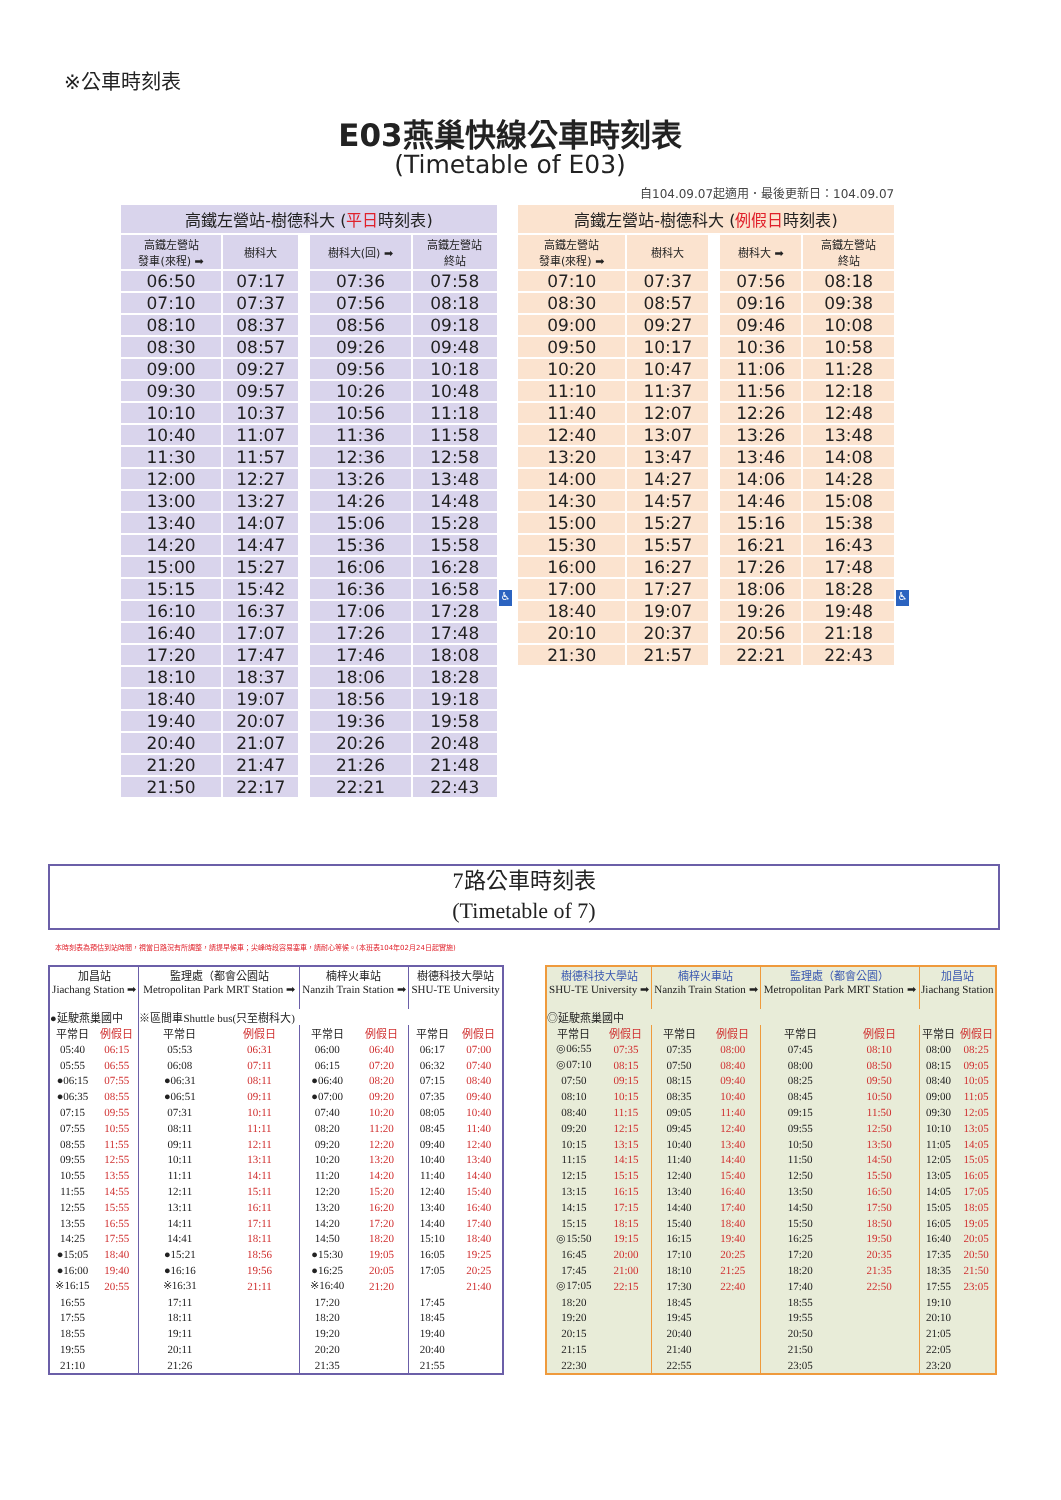※公車時刻表
E03燕巢快線公車時刻表
(Timetable of E03)
自104.09.07起適用．最後更新日：104.09.07
| 高鐵左營站-樹德科大 ( 平日 時刻表) | | | | |
| --- | --- | --- | --- | --- |
| 高鐵左營站 發車(來程) ➡ | 樹科大 | | 樹科大(回) ➡ | 高鐵左營站 終站 |
| 06:50 | 07:17 | | 07:36 | 07:58 |
| 07:10 | 07:37 | | 07:56 | 08:18 |
| 08:10 | 08:37 | | 08:56 | 09:18 |
| 08:30 | 08:57 | | 09:26 | 09:48 |
| 09:00 | 09:27 | | 09:56 | 10:18 |
| 09:30 | 09:57 | | 10:26 | 10:48 |
| 10:10 | 10:37 | | 10:56 | 11:18 |
| 10:40 | 11:07 | | 11:36 | 11:58 |
| 11:30 | 11:57 | | 12:36 | 12:58 |
| 12:00 | 12:27 | | 13:26 | 13:48 |
| 13:00 | 13:27 | | 14:26 | 14:48 |
| 13:40 | 14:07 | | 15:06 | 15:28 |
| 14:20 | 14:47 | | 15:36 | 15:58 |
| 15:00 | 15:27 | | 16:06 | 16:28 |
| 15:15 | 15:42 | | 16:36 | 16:58 |
| 16:10 | 16:37 | | 17:06 | 17:28 |
| 16:40 | 17:07 | | 17:26 | 17:48 |
| 17:20 | 17:47 | | 17:46 | 18:08 |
| 18:10 | 18:37 | | 18:06 | 18:28 |
| 18:40 | 19:07 | | 18:56 | 19:18 |
| 19:40 | 20:07 | | 19:36 | 19:58 |
| 20:40 | 21:07 | | 20:26 | 20:48 |
| 21:20 | 21:47 | | 21:26 | 21:48 |
| 21:50 | 22:17 | | 22:21 | 22:43 |
♿
| 高鐵左營站-樹德科大 ( 例假日 時刻表) | | | | |
| --- | --- | --- | --- | --- |
| 高鐵左營站 發車(來程) ➡ | 樹科大 | | 樹科大 ➡ | 高鐵左營站 終站 |
| 07:10 | 07:37 | | 07:56 | 08:18 |
| 08:30 | 08:57 | | 09:16 | 09:38 |
| 09:00 | 09:27 | | 09:46 | 10:08 |
| 09:50 | 10:17 | | 10:36 | 10:58 |
| 10:20 | 10:47 | | 11:06 | 11:28 |
| 11:10 | 11:37 | | 11:56 | 12:18 |
| 11:40 | 12:07 | | 12:26 | 12:48 |
| 12:40 | 13:07 | | 13:26 | 13:48 |
| 13:20 | 13:47 | | 13:46 | 14:08 |
| 14:00 | 14:27 | | 14:06 | 14:28 |
| 14:30 | 14:57 | | 14:46 | 15:08 |
| 15:00 | 15:27 | | 15:16 | 15:38 |
| 15:30 | 15:57 | | 16:21 | 16:43 |
| 16:00 | 16:27 | | 17:26 | 17:48 |
| 17:00 | 17:27 | | 18:06 | 18:28 |
| 18:40 | 19:07 | | 19:26 | 19:48 |
| 20:10 | 20:37 | | 20:56 | 21:18 |
| 21:30 | 21:57 | | 22:21 | 22:43 |
♿
7路公車時刻表
(Timetable of 7)
本時刻表為預估到站時間，視當日路況有所調整，請提早候車；尖峰時段容易塞車，請耐心等候。(本班表104年02月24日起實施)
| 加昌站 Jiachang Station ➡ | | 監理處（都會公園站 Metropolitan Park MRT Station ➡ | | 楠梓火車站 Nanzih Train Station ➡ | | 樹德科技大學站 SHU-TE University | |
| --- | --- | --- | --- | --- | --- | --- | --- |
| ●延駛燕巢國中 | | ※區間車Shuttle bus(只至樹科大) | | | | | |
| 平常日 | 例假日 | 平常日 | 例假日 | 平常日 | 例假日 | 平常日 | 例假日 |
| 05:40 | 06:15 | 05:53 | 06:31 | 06:00 | 06:40 | 06:17 | 07:00 |
| 05:55 | 06:55 | 06:08 | 07:11 | 06:15 | 07:20 | 06:32 | 07:40 |
| ●06:15 | 07:55 | ●06:31 | 08:11 | ●06:40 | 08:20 | 07:15 | 08:40 |
| ●06:35 | 08:55 | ●06:51 | 09:11 | ●07:00 | 09:20 | 07:35 | 09:40 |
| 07:15 | 09:55 | 07:31 | 10:11 | 07:40 | 10:20 | 08:05 | 10:40 |
| 07:55 | 10:55 | 08:11 | 11:11 | 08:20 | 11:20 | 08:45 | 11:40 |
| 08:55 | 11:55 | 09:11 | 12:11 | 09:20 | 12:20 | 09:40 | 12:40 |
| 09:55 | 12:55 | 10:11 | 13:11 | 10:20 | 13:20 | 10:40 | 13:40 |
| 10:55 | 13:55 | 11:11 | 14:11 | 11:20 | 14:20 | 11:40 | 14:40 |
| 11:55 | 14:55 | 12:11 | 15:11 | 12:20 | 15:20 | 12:40 | 15:40 |
| 12:55 | 15:55 | 13:11 | 16:11 | 13:20 | 16:20 | 13:40 | 16:40 |
| 13:55 | 16:55 | 14:11 | 17:11 | 14:20 | 17:20 | 14:40 | 17:40 |
| 14:25 | 17:55 | 14:41 | 18:11 | 14:50 | 18:20 | 15:10 | 18:40 |
| ●15:05 | 18:40 | ●15:21 | 18:56 | ●15:30 | 19:05 | 16:05 | 19:25 |
| ●16:00 | 19:40 | ●16:16 | 19:56 | ●16:25 | 20:05 | 17:05 | 20:25 |
| ※16:15 | 20:55 | ※16:31 | 21:11 | ※16:40 | 21:20 | | 21:40 |
| 16:55 | | 17:11 | | 17:20 | | 17:45 | |
| 17:55 | | 18:11 | | 18:20 | | 18:45 | |
| 18:55 | | 19:11 | | 19:20 | | 19:40 | |
| 19:55 | | 20:11 | | 20:20 | | 20:40 | |
| 21:10 | | 21:26 | | 21:35 | | 21:55 | |
| 樹德科技大學站 SHU-TE University ➡ | | 楠梓火車站 Nanzih Train Station ➡ | | 監理處（都會公園） Metropolitan Park MRT Station ➡ | | 加昌站 Jiachang Station | |
| --- | --- | --- | --- | --- | --- | --- | --- |
| ◎延駛燕巢國中 | | | | | | | |
| 平常日 | 例假日 | 平常日 | 例假日 | 平常日 | 例假日 | 平常日 | 例假日 |
| ◎06:55 | 07:35 | 07:35 | 08:00 | 07:45 | 08:10 | 08:00 | 08:25 |
| ◎07:10 | 08:15 | 07:50 | 08:40 | 08:00 | 08:50 | 08:15 | 09:05 |
| 07:50 | 09:15 | 08:15 | 09:40 | 08:25 | 09:50 | 08:40 | 10:05 |
| 08:10 | 10:15 | 08:35 | 10:40 | 08:45 | 10:50 | 09:00 | 11:05 |
| 08:40 | 11:15 | 09:05 | 11:40 | 09:15 | 11:50 | 09:30 | 12:05 |
| 09:20 | 12:15 | 09:45 | 12:40 | 09:55 | 12:50 | 10:10 | 13:05 |
| 10:15 | 13:15 | 10:40 | 13:40 | 10:50 | 13:50 | 11:05 | 14:05 |
| 11:15 | 14:15 | 11:40 | 14:40 | 11:50 | 14:50 | 12:05 | 15:05 |
| 12:15 | 15:15 | 12:40 | 15:40 | 12:50 | 15:50 | 13:05 | 16:05 |
| 13:15 | 16:15 | 13:40 | 16:40 | 13:50 | 16:50 | 14:05 | 17:05 |
| 14:15 | 17:15 | 14:40 | 17:40 | 14:50 | 17:50 | 15:05 | 18:05 |
| 15:15 | 18:15 | 15:40 | 18:40 | 15:50 | 18:50 | 16:05 | 19:05 |
| ◎15:50 | 19:15 | 16:15 | 19:40 | 16:25 | 19:50 | 16:40 | 20:05 |
| 16:45 | 20:00 | 17:10 | 20:25 | 17:20 | 20:35 | 17:35 | 20:50 |
| 17:45 | 21:00 | 18:10 | 21:25 | 18:20 | 21:35 | 18:35 | 21:50 |
| ◎17:05 | 22:15 | 17:30 | 22:40 | 17:40 | 22:50 | 17:55 | 23:05 |
| 18:20 | | 18:45 | | 18:55 | | 19:10 | |
| 19:20 | | 19:45 | | 19:55 | | 20:10 | |
| 20:15 | | 20:40 | | 20:50 | | 21:05 | |
| 21:15 | | 21:40 | | 21:50 | | 22:05 | |
| 22:30 | | 22:55 | | 23:05 | | 23:20 | |